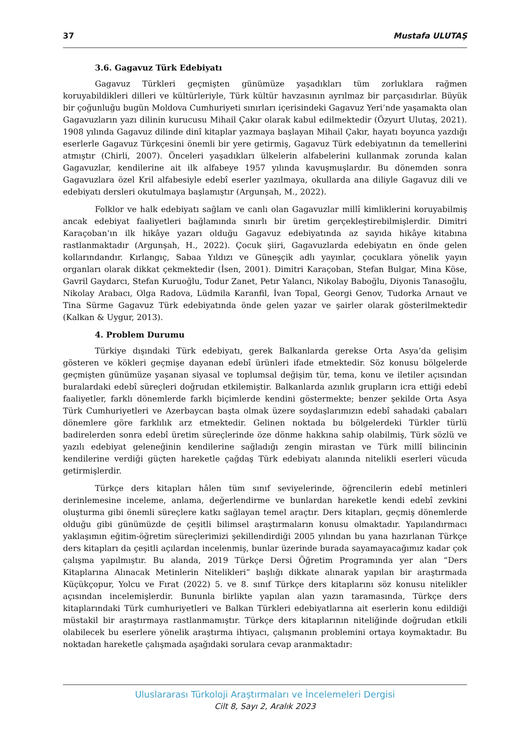37 Mustafa ULUTAŞ
3.6. Gagavuz Türk Edebiyatı
Gagavuz Türkleri geçmişten günümüze yaşadıkları tüm zorluklara rağmen koruyabildikleri dilleri ve kültürleriyle, Türk kültür havzasının ayrılmaz bir parçasıdırlar. Büyük bir çoğunluğu bugün Moldova Cumhuriyeti sınırları içerisindeki Gagavuz Yeri’nde yaşamakta olan Gagavuzların yazı dilinin kurucusu Mihail Çakır olarak kabul edilmektedir (Özyurt Ulutaş, 2021). 1908 yılında Gagavuz dilinde dinî kitaplar yazmaya başlayan Mihail Çakır, hayatı boyunca yazdığı eserlerle Gagavuz Türkçesini önemli bir yere getirmiş, Gagavuz Türk edebiyatının da temellerini atmıştır (Chirli, 2007). Önceleri yaşadıkları ülkelerin alfabelerini kullanmak zorunda kalan Gagavuzlar, kendilerine ait ilk alfabeye 1957 yılında kavuşmuşlardır. Bu dönemden sonra Gagavuzlara özel Kril alfabesiyle edebî eserler yazılmaya, okullarda ana diliyle Gagavuz dili ve edebiyatı dersleri okutulmaya başlamıştır (Argunşah, M., 2022).
Folklor ve halk edebiyatı sağlam ve canlı olan Gagavuzlar millî kimliklerini koruyabilmiş ancak edebiyat faaliyetleri bağlamında sınırlı bir üretim gerçekleştirebilmişlerdir. Dimitri Karaçoban’ın ilk hikâye yazarı olduğu Gagavuz edebiyatında az sayıda hikâye kitabına rastlanmaktadır (Argunşah, H., 2022). Çocuk şiiri, Gagavuzlarda edebiyatın en önde gelen kollarındandır. Kırlangıç, Sabaa Yıldızı ve Güneşçik adlı yayınlar, çocuklara yönelik yayın organları olarak dikkat çekmektedir (İsen, 2001). Dimitri Karaçoban, Stefan Bulgar, Mina Köse, Gavril Gaydarcı, Stefan Kuruoğlu, Todur Zanet, Petır Yalancı, Nikolay Baboğlu, Diyonis Tanasoğlu, Nikolay Arabacı, Olga Radova, Lüdmila Karanfil, İvan Topal, Georgi Genov, Tudorka Arnaut ve Tina Sürme Gagavuz Türk edebiyatında önde gelen yazar ve şairler olarak gösterilmektedir (Kalkan & Uygur, 2013).
4. Problem Durumu
Türkiye dışındaki Türk edebiyatı, gerek Balkanlarda gerekse Orta Asya’da gelişim gösteren ve kökleri geçmişe dayanan edebî ürünleri ifade etmektedir. Söz konusu bölgelerde geçmişten günümüze yaşanan siyasal ve toplumsal değişim tür, tema, konu ve iletiler açısından buralardaki edebî süreçleri doğrudan etkilemiştir. Balkanlarda azınlık grupların icra ettiği edebî faaliyetler, farklı dönemlerde farklı biçimlerde kendini göstermekte; benzer şekilde Orta Asya Türk Cumhuriyetleri ve Azerbaycan başta olmak üzere soydaşlarımızın edebî sahadaki çabaları dönemlere göre farklılık arz etmektedir. Gelinen noktada bu bölgelerdeki Türkler türlü badirelerden sonra edebî üretim süreçlerinde öze dönme hakkına sahip olabilmiş, Türk sözlü ve yazılı edebiyat geleneğinin kendilerine sağladığı zengin mirastan ve Türk millî bilincinin kendilerine verdiği güçten hareketle çağdaş Türk edebiyatı alanında nitelikli eserleri vücuda getirmişlerdir.
Türkçe ders kitapları hâlen tüm sınıf seviyelerinde, öğrencilerin edebî metinleri derinlemesine inceleme, anlama, değerlendirme ve bunlardan hareketle kendi edebî zevkini oluşturma gibi önemli süreçlere katkı sağlayan temel araçtır. Ders kitapları, geçmiş dönemlerde olduğu gibi günümüzde de çeşitli bilimsel araştırmaların konusu olmaktadır. Yapılandırmacı yaklaşımın eğitim-öğretim süreçlerimizi şekillendirdiği 2005 yılından bu yana hazırlanan Türkçe ders kitapları da çeşitli açılardan incelenmiş, bunlar üzerinde burada sayamayacağımız kadar çok çalışma yapılmıştır. Bu alanda, 2019 Türkçe Dersi Öğretim Programında yer alan “Ders Kitaplarına Alınacak Metinlerin Nitelikleri” başlığı dikkate alınarak yapılan bir araştırmada Küçükçopur, Yolcu ve Fırat (2022) 5. ve 8. sınıf Türkçe ders kitaplarını söz konusu nitelikler açısından incelemişlerdir. Bununla birlikte yapılan alan yazın taramasında, Türkçe ders kitaplarındaki Türk cumhuriyetleri ve Balkan Türkleri edebiyatlarına ait eserlerin konu edildiği müstakil bir araştırmaya rastlanmamıştır. Türkçe ders kitaplarının niteliğinde doğrudan etkili olabilecek bu eserlere yönelik araştırma ihtiyacı, çalışmanın problemini ortaya koymaktadır. Bu noktadan hareketle çalışmada aşağıdaki sorulara cevap aranmaktadır:
Uluslararası Türkoloji Araştırmaları ve İncelemeleri Dergisi
Cilt 8, Sayı 2, Aralık 2023